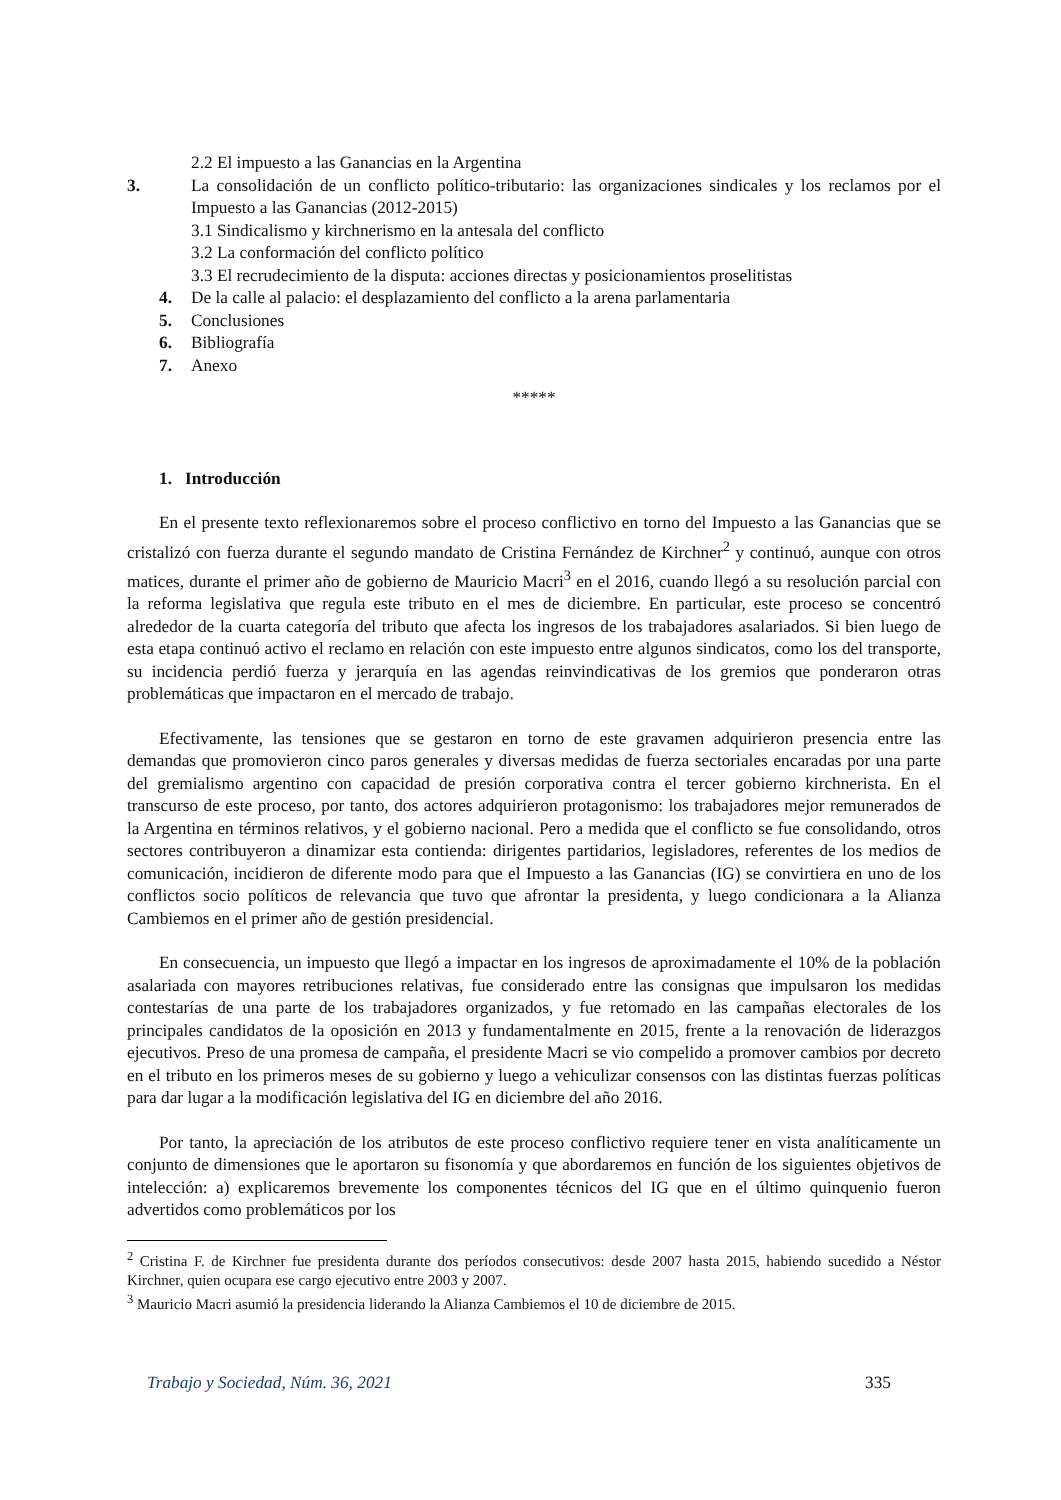2.2 El impuesto a las Ganancias en la Argentina
3. La consolidación de un conflicto político-tributario: las organizaciones sindicales y los reclamos por el Impuesto a las Ganancias (2012-2015)
3.1 Sindicalismo y kirchnerismo en la antesala del conflicto
3.2 La conformación del conflicto político
3.3 El recrudecimiento de la disputa: acciones directas y posicionamientos proselitistas
4. De la calle al palacio: el desplazamiento del conflicto a la arena parlamentaria
5. Conclusiones
6. Bibliografía
7. Anexo
*****
1. Introducción
En el presente texto reflexionaremos sobre el proceso conflictivo en torno del Impuesto a las Ganancias que se cristalizó con fuerza durante el segundo mandato de Cristina Fernández de Kirchner<sup>2</sup> y continuó, aunque con otros matices, durante el primer año de gobierno de Mauricio Macri<sup>3</sup> en el 2016, cuando llegó a su resolución parcial con la reforma legislativa que regula este tributo en el mes de diciembre. En particular, este proceso se concentró alrededor de la cuarta categoría del tributo que afecta los ingresos de los trabajadores asalariados. Si bien luego de esta etapa continuó activo el reclamo en relación con este impuesto entre algunos sindicatos, como los del transporte, su incidencia perdió fuerza y jerarquía en las agendas reinvindicativas de los gremios que ponderaron otras problemáticas que impactaron en el mercado de trabajo.
Efectivamente, las tensiones que se gestaron en torno de este gravamen adquirieron presencia entre las demandas que promovieron cinco paros generales y diversas medidas de fuerza sectoriales encaradas por una parte del gremialismo argentino con capacidad de presión corporativa contra el tercer gobierno kirchnerista. En el transcurso de este proceso, por tanto, dos actores adquirieron protagonismo: los trabajadores mejor remunerados de la Argentina en términos relativos, y el gobierno nacional. Pero a medida que el conflicto se fue consolidando, otros sectores contribuyeron a dinamizar esta contienda: dirigentes partidarios, legisladores, referentes de los medios de comunicación, incidieron de diferente modo para que el Impuesto a las Ganancias (IG) se convirtiera en uno de los conflictos socio políticos de relevancia que tuvo que afrontar la presidenta, y luego condicionara a la Alianza Cambiemos en el primer año de gestión presidencial.
En consecuencia, un impuesto que llegó a impactar en los ingresos de aproximadamente el 10% de la población asalariada con mayores retribuciones relativas, fue considerado entre las consignas que impulsaron los medidas contestarías de una parte de los trabajadores organizados, y fue retomado en las campañas electorales de los principales candidatos de la oposición en 2013 y fundamentalmente en 2015, frente a la renovación de liderazgos ejecutivos. Preso de una promesa de campaña, el presidente Macri se vio compelido a promover cambios por decreto en el tributo en los primeros meses de su gobierno y luego a vehiculizar consensos con las distintas fuerzas políticas para dar lugar a la modificación legislativa del IG en diciembre del año 2016.
Por tanto, la apreciación de los atributos de este proceso conflictivo requiere tener en vista analíticamente un conjunto de dimensiones que le aportaron su fisonomía y que abordaremos en función de los siguientes objetivos de intelección: a) explicaremos brevemente los componentes técnicos del IG que en el último quinquenio fueron advertidos como problemáticos por los
<sup>2</sup> Cristina F. de Kirchner fue presidenta durante dos períodos consecutivos: desde 2007 hasta 2015, habiendo sucedido a Néstor Kirchner, quien ocupara ese cargo ejecutivo entre 2003 y 2007.
<sup>3</sup> Mauricio Macri asumió la presidencia liderando la Alianza Cambiemos el 10 de diciembre de 2015.
Trabajo y Sociedad, Núm. 36, 2021 335